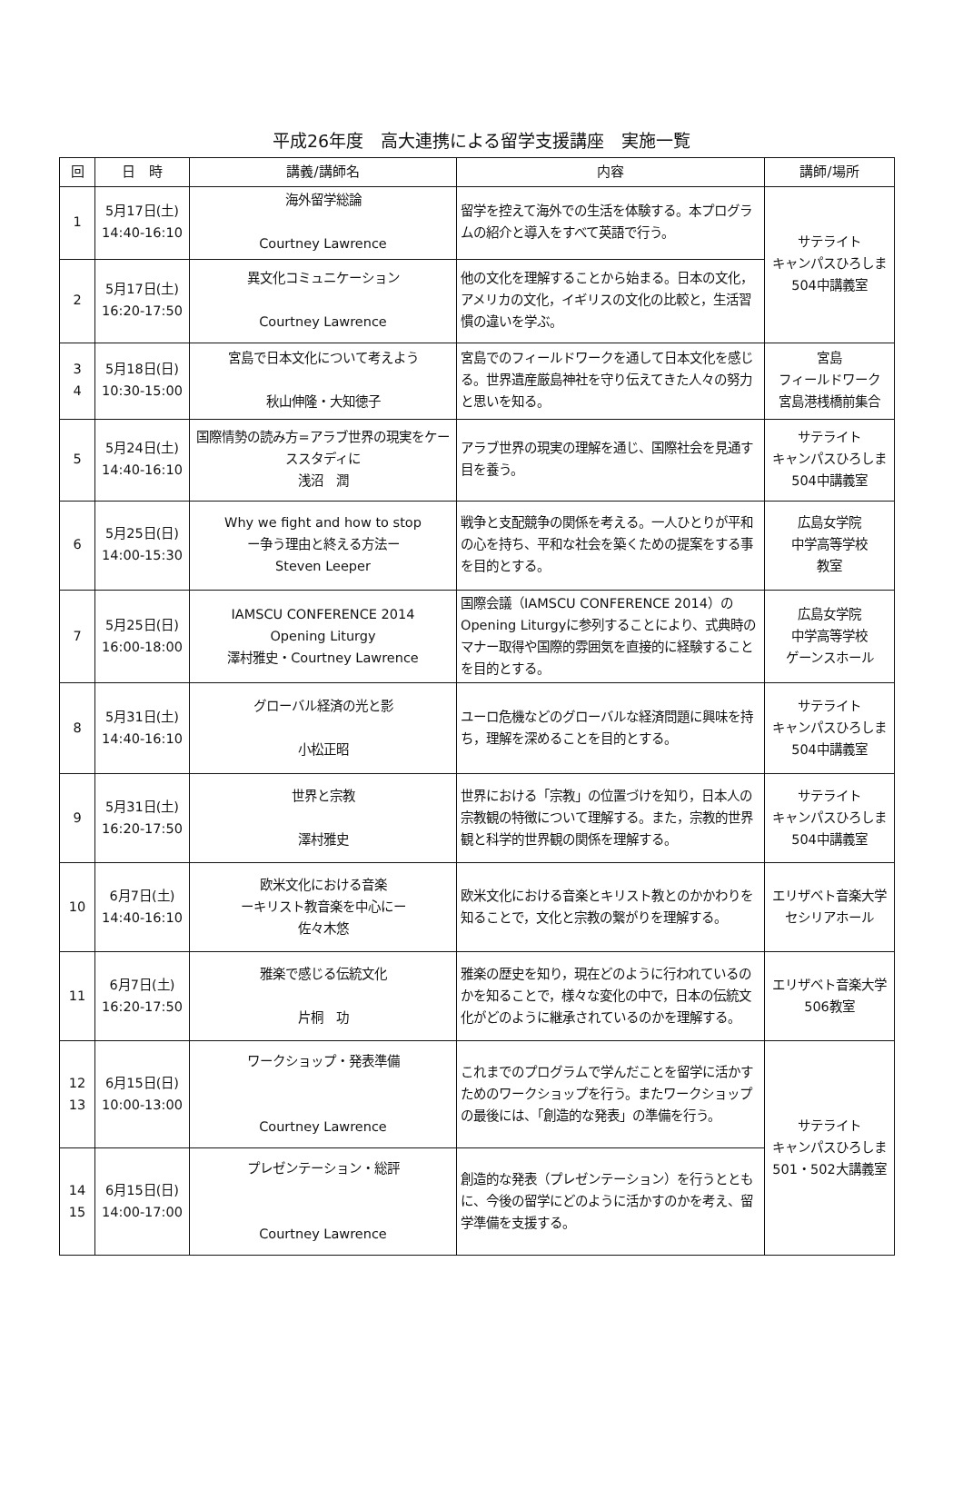平成26年度　高大連携による留学支援講座　実施一覧
| 回 | 日 時 | 講義/講師名 | 内容 | 講師/場所 |
| --- | --- | --- | --- | --- |
| 1 | 5月17日(土) 14:40-16:10 | 海外留学総論 Courtney Lawrence | 留学を控えて海外での生活を体験する。本プログラムの紹介と導入をすべて英語で行う。 | サテライト キャンパスひろしま 504中講義室 |
| 2 | 5月17日(土) 16:20-17:50 | 異文化コミュニケーション Courtney Lawrence | 他の文化を理解することから始まる。日本の文化，アメリカの文化，イギリスの文化の比較と，生活習慣の違いを学ぶ。 | |
| 3 4 | 5月18日(日) 10:30-15:00 | 宮島で日本文化について考えよう 秋山伸隆・大知徳子 | 宮島でのフィールドワークを通して日本文化を感じる。世界遺産厳島神社を守り伝えてきた人々の努力と思いを知る。 | 宮島 フィールドワーク 宮島港桟橋前集合 |
| 5 | 5月24日(土) 14:40-16:10 | 国際情勢の読み方=アラブ世界の現実をケーススタディに 浅沼 潤 | アラブ世界の現実の理解を通じ、国際社会を見通す目を養う。 | サテライト キャンパスひろしま 504中講義室 |
| 6 | 5月25日(日) 14:00-15:30 | Why we fight and how to stop ー争う理由と終える方法ー Steven Leeper | 戦争と支配競争の関係を考える。一人ひとりが平和の心を持ち、平和な社会を築くための提案をする事を目的とする。 | 広島女学院 中学高等学校 教室 |
| 7 | 5月25日(日) 16:00-18:00 | IAMSCU CONFERENCE 2014 Opening Liturgy 澤村雅史・Courtney Lawrence | 国際会議（IAMSCU CONFERENCE 2014）のOpening Liturgyに参列することにより、式典時のマナー取得や国際的雰囲気を直接的に経験することを目的とする。 | 広島女学院 中学高等学校 ゲーンスホール |
| 8 | 5月31日(土) 14:40-16:10 | グローバル経済の光と影 小松正昭 | ユーロ危機などのグローバルな経済問題に興味を持ち，理解を深めることを目的とする。 | サテライト キャンパスひろしま 504中講義室 |
| 9 | 5月31日(土) 16:20-17:50 | 世界と宗教 澤村雅史 | 世界における「宗教」の位置づけを知り，日本人の宗教観の特徴について理解する。また，宗教的世界観と科学的世界観の関係を理解する。 | サテライト キャンパスひろしま 504中講義室 |
| 10 | 6月7日(土) 14:40-16:10 | 欧米文化における音楽 ーキリスト教音楽を中心にー 佐々木悠 | 欧米文化における音楽とキリスト教とのかかわりを知ることで，文化と宗教の繋がりを理解する。 | エリザベト音楽大学 セシリアホール |
| 11 | 6月7日(土) 16:20-17:50 | 雅楽で感じる伝統文化 片桐 功 | 雅楽の歴史を知り，現在どのように行われているのかを知ることで，様々な変化の中で，日本の伝統文化がどのように継承されているのかを理解する。 | エリザベト音楽大学 506教室 |
| 12 13 | 6月15日(日) 10:00-13:00 | ワークショップ・発表準備 Courtney Lawrence | これまでのプログラムで学んだことを留学に活かすためのワークショップを行う。またワークショップの最後には、「創造的な発表」の準備を行う。 | サテライト キャンパスひろしま 501・502大講義室 |
| 14 15 | 6月15日(日) 14:00-17:00 | プレゼンテーション・総評 Courtney Lawrence | 創造的な発表（プレゼンテーション）を行うとともに、今後の留学にどのように活かすのかを考え、留学準備を支援する。 | |